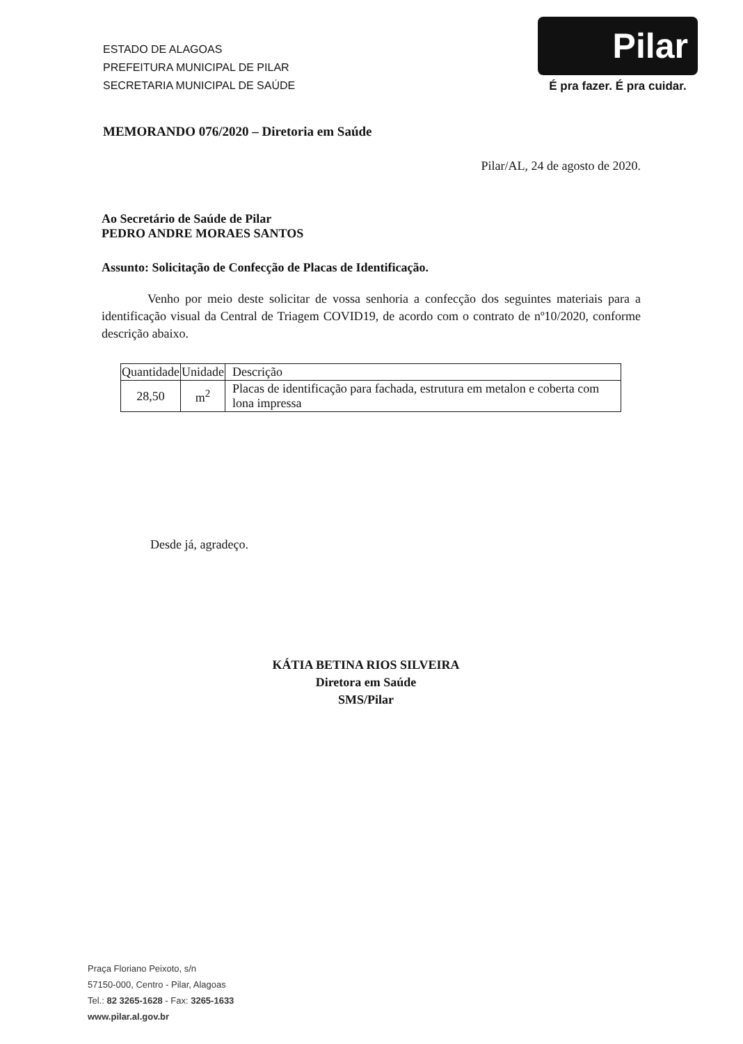ESTADO DE ALAGOAS
PREFEITURA MUNICIPAL DE PILAR
SECRETARIA MUNICIPAL DE SAÚDE
Pilar
É pra fazer. É pra cuidar.
MEMORANDO 076/2020 – Diretoria em Saúde
Pilar/AL, 24 de agosto de 2020.
Ao Secretário de Saúde de Pilar
PEDRO ANDRE MORAES SANTOS
Assunto: Solicitação de Confecção de Placas de Identificação.
Venho por meio deste solicitar de vossa senhoria a confecção dos seguintes materiais para a identificação visual da Central de Triagem COVID19, de acordo com o contrato de nº10/2020, conforme descrição abaixo.
| Quantidade | Unidade | Descrição |
| --- | --- | --- |
| 28,50 | m<sup>2</sup> | Placas de identificação para fachada, estrutura em metalon e coberta com lona impressa |
Desde já, agradeço.
KÁTIA BETINA RIOS SILVEIRA
Diretora em Saúde
SMS/Pilar
Praça Floriano Peixoto, s/n
57150-000, Centro - Pilar, Alagoas
Tel.: 82 3265-1628 - Fax: 3265-1633
www.pilar.al.gov.br